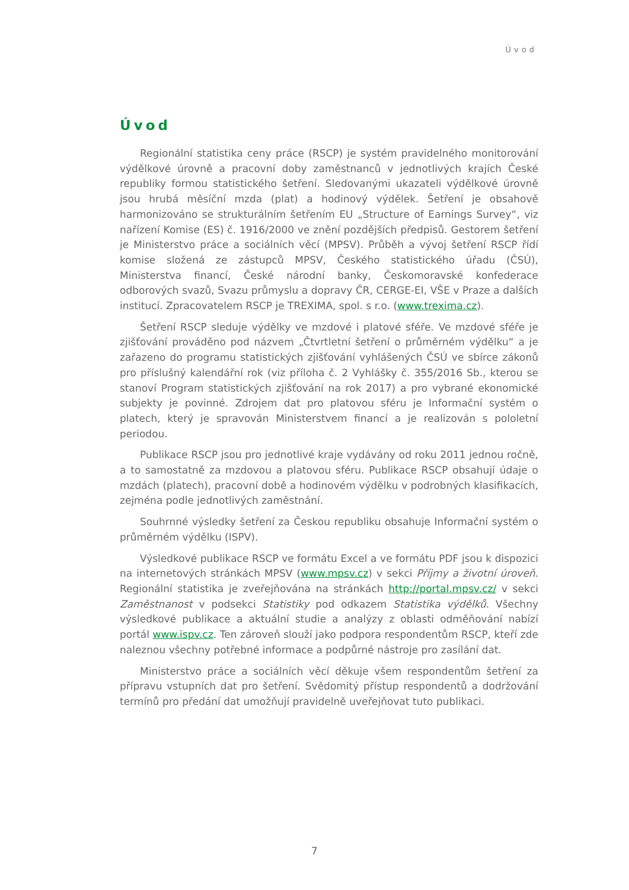Úvod
Úvod
Regionální statistika ceny práce (RSCP) je systém pravidelného monitorování výdělkové úrovně a pracovní doby zaměstnanců v jednotlivých krajích České republiky formou statistického šetření. Sledovanými ukazateli výdělkové úrovně jsou hrubá měsíční mzda (plat) a hodinový výdělek. Šetření je obsahově harmonizováno se strukturálním šetřením EU „Structure of Earnings Survey“, viz nařízení Komise (ES) č. 1916/2000 ve znění pozdějších předpisů. Gestorem šetření je Ministerstvo práce a sociálních věcí (MPSV). Průběh a vývoj šetření RSCP řídí komise složená ze zástupců MPSV, Českého statistického úřadu (ČSÚ), Ministerstva financí, České národní banky, Českomoravské konfederace odborových svazů, Svazu průmyslu a dopravy ČR, CERGE-EI, VŠE v Praze a dalších institucí. Zpracovatelem RSCP je TREXIMA, spol. s r.o. (www.trexima.cz).
Šetření RSCP sleduje výdělky ve mzdové i platové sféře. Ve mzdové sféře je zjišťování prováděno pod názvem „Čtvrtletní šetření o průměrném výdělku“ a je zařazeno do programu statistických zjišťování vyhlášených ČSÚ ve sbírce zákonů pro příslušný kalendářní rok (viz příloha č. 2 Vyhlášky č. 355/2016 Sb., kterou se stanoví Program statistických zjišťování na rok 2017) a pro vybrané ekonomické subjekty je povinné. Zdrojem dat pro platovou sféru je Informační systém o platech, který je spravován Ministerstvem financí a je realizován s pololetní periodou.
Publikace RSCP jsou pro jednotlivé kraje vydávány od roku 2011 jednou ročně, a to samostatně za mzdovou a platovou sféru. Publikace RSCP obsahují údaje o mzdách (platech), pracovní době a hodinovém výdělku v podrobných klasifikacích, zejména podle jednotlivých zaměstnání.
Souhrnné výsledky šetření za Českou republiku obsahuje Informační systém o průměrném výdělku (ISPV).
Výsledkové publikace RSCP ve formátu Excel a ve formátu PDF jsou k dispozici na internetových stránkách MPSV (www.mpsv.cz) v sekci Příjmy a životní úroveň. Regionální statistika je zveřejňována na stránkách http://portal.mpsv.cz/ v sekci Zaměstnanost v podsekci Statistiky pod odkazem Statistika výdělků. Všechny výsledkové publikace a aktuální studie a analýzy z oblasti odměňování nabízí portál www.ispv.cz. Ten zároveň slouží jako podpora respondentům RSCP, kteří zde naleznou všechny potřebné informace a podpůrné nástroje pro zasílání dat.
Ministerstvo práce a sociálních věcí děkuje všem respondentům šetření za přípravu vstupních dat pro šetření. Svědomitý přístup respondentů a dodržování termínů pro předání dat umožňují pravidelně uveřejňovat tuto publikaci.
7